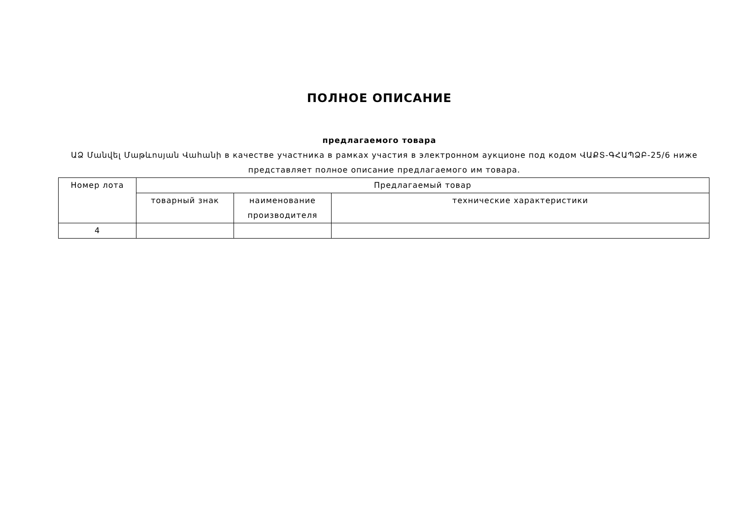ПОЛНОЕ ОПИСАНИЕ
предлагаемого товара
ԱՁ Մանվել Մաթևոսյան Վահանի в качестве участника в рамках участия в электронном аукционе под кодом ՎԱՔՏ-ԳՀԱՊՁԲ-25/6 ниже представляет полное описание предлагаемого им товара.
| Номер лота | Предлагаемый товар | | |
| --- | --- | --- | --- |
| | товарный знак | наименование производителя | технические характеристики |
| 4 | | | |